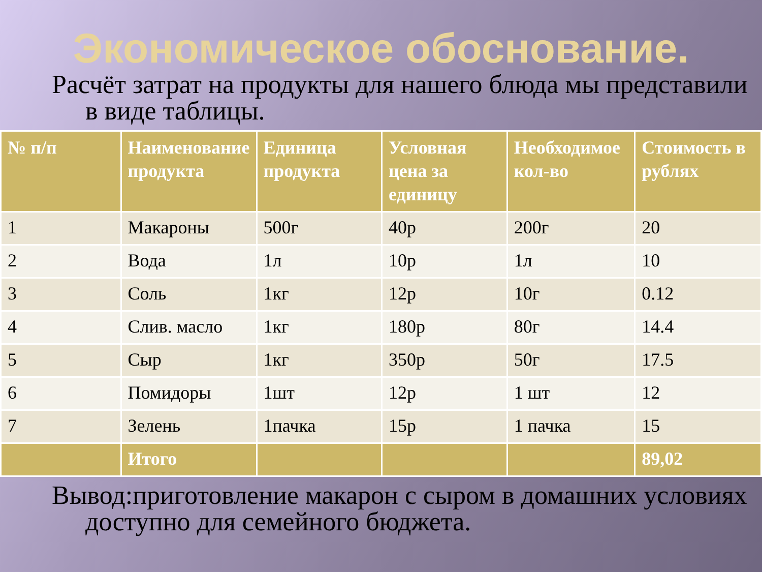Экономическое обоснование.
Расчёт затрат на продукты для нашего блюда мы представили в виде таблицы.
| № п/п | Наименование продукта | Единица продукта | Условная цена за единицу | Необходимое кол-во | Стоимость в рублях |
| --- | --- | --- | --- | --- | --- |
| 1 | Макароны | 500г | 40р | 200г | 20 |
| 2 | Вода | 1л | 10р | 1л | 10 |
| 3 | Соль | 1кг | 12р | 10г | 0.12 |
| 4 | Слив. масло | 1кг | 180р | 80г | 14.4 |
| 5 | Сыр | 1кг | 350р | 50г | 17.5 |
| 6 | Помидоры | 1шт | 12р | 1 шт | 12 |
| 7 | Зелень | 1пачка | 15р | 1 пачка | 15 |
| | Итого | | | | 89,02 |
Вывод:приготовление макарон с сыром в домашних условиях доступно для семейного бюджета.